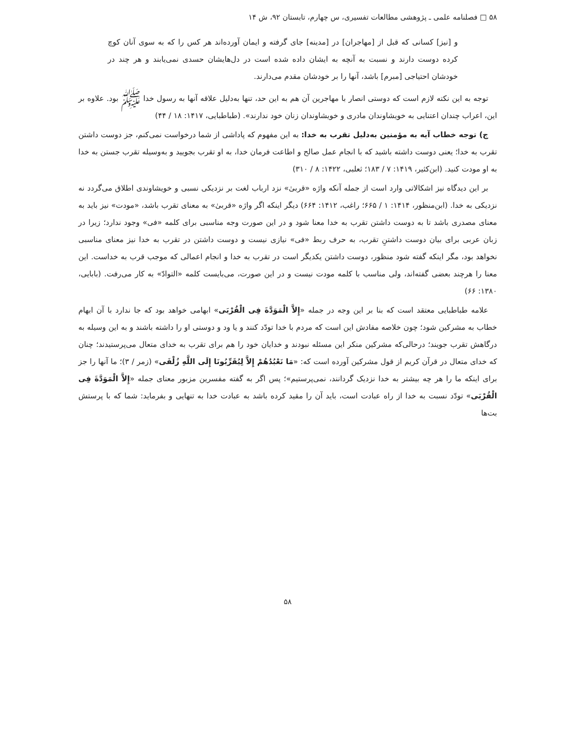۵۸ □ فصلنامه علمی ـ پژوهشی مطالعات تفسیری، س چهارم، تابستان ۹۲، ش ۱۴
و [نیز] کسانی که قبل از [مهاجران] در [مدینه] جای گرفته و ایمان آورده‌اند هر کس را که به سوی آنان کوچ کرده دوست دارند و نسبت به آنچه به ایشان داده شده است در دل‌هایشان حسدی نمی‌یابند و هر چند در خودشان احتیاجی [مبرم] باشد، آنها را بر خودشان مقدم می‌دارند.
توجه به این نکته لازم است که دوستی انصار با مهاجرین آن هم به این حد، تنها به‌دلیل علاقه آنها به رسول خدا ﷺ بود. علاوه بر این، اعراب چندان اعتنایی به خویشاوندان مادری و خویشاوندان زنان خود ندارند». (طباطبایی، ۱۴۱۷: ۱۸ / ۴۴)
ج) توجه خطاب آیه به مؤمنین به‌دلیل تقرب به خدا: به این مفهوم که پاداشی از شما درخواست نمی‌کنم، جز دوست داشتن تقرب به خدا؛ یعنی دوست داشته باشید که با انجام عمل صالح و اطاعت فرمان خدا، به او تقرب بجویید و به‌وسیله تقرب جستن به خدا به او مودت کنید. (ابن‌کثیر، ۱۴۱۹: ۷ / ۱۸۳؛ ثعلبی، ۱۴۲۲: ۸ / ۳۱۰)
بر این دیدگاه نیز اشکالاتی وارد است از جمله آنکه واژه «قربیٰ» نزد ارباب لغت بر نزدیکی نسبی و خویشاوندی اطلاق می‌گردد نه نزدیکی به خدا. (ابن‌منظور، ۱۴۱۴: ۱ / ۶۶۵؛ راغب، ۱۴۱۲: ۶۶۴) دیگر اینکه اگر واژه «قربیٰ» به معنای تقرب باشد، «مودت» نیز باید به معنای مصدری باشد تا به دوست داشتن تقرب به خدا معنا شود و در این صورت وجه مناسبی برای کلمه «فی» وجود ندارد؛ زیرا در زبان عربی برای بیان دوست داشتنِ تقرب، به حرف ربط «فی» نیازی نیست و دوست داشتن در تقرب به خدا نیز معنای مناسبی نخواهد بود، مگر اینکه گفته شود منظور، دوست داشتن یکدیگر است در تقرب به خدا و انجام اعمالی که موجب قرب به خداست. این معنا را هرچند بعضی گفته‌اند، ولی مناسب با کلمه مودت نیست و در این صورت، می‌بایست کلمه «التوادّ» به کار می‌رفت. (بابایی، ۱۳۸۰: ۶۶)
علامه طباطبایی معتقد است که بنا بر این وجه در جمله «إِلاَّ الْمَوَدَّةَ فِی الْقُرْبَی» ابهامی خواهد بود که جا ندارد با آن ابهام خطاب به مشرکین شود؛ چون خلاصه مفادش این است که مردم با خدا تودّد کنند و یا ود و دوستی او را داشته باشند و به این وسیله به درگاهش تقرب جویند؛ درحالی‌که مشرکین منکر این مسئله نبودند و خدایان خود را هم برای تقرب به خدای متعال می‌پرستیدند؛ چنان که خدای متعال در قرآن کریم از قول مشرکین آورده است که: «مَا نَعْبُدُهُمْ إِلاَّ لِیُقَرِّبُونَا إِلَی اللَّهِ زُلْفَی» (زمر / ۳)؛ ما آنها را جز برای اینکه ما را هر چه بیشتر به خدا نزدیک گردانند، نمی‌پرستیم»؛ پس اگر به گفته مفسرین مزبور معنای جمله «إِلاَّ الْمَوَدَّةَ فِی الْقُرْبَی» تودّد نسبت به خدا از راه عبادت است، باید آن را مقید کرده باشد به عبادت خدا به تنهایی و بفرماید: شما که با پرستش بت‌ها
۵۸